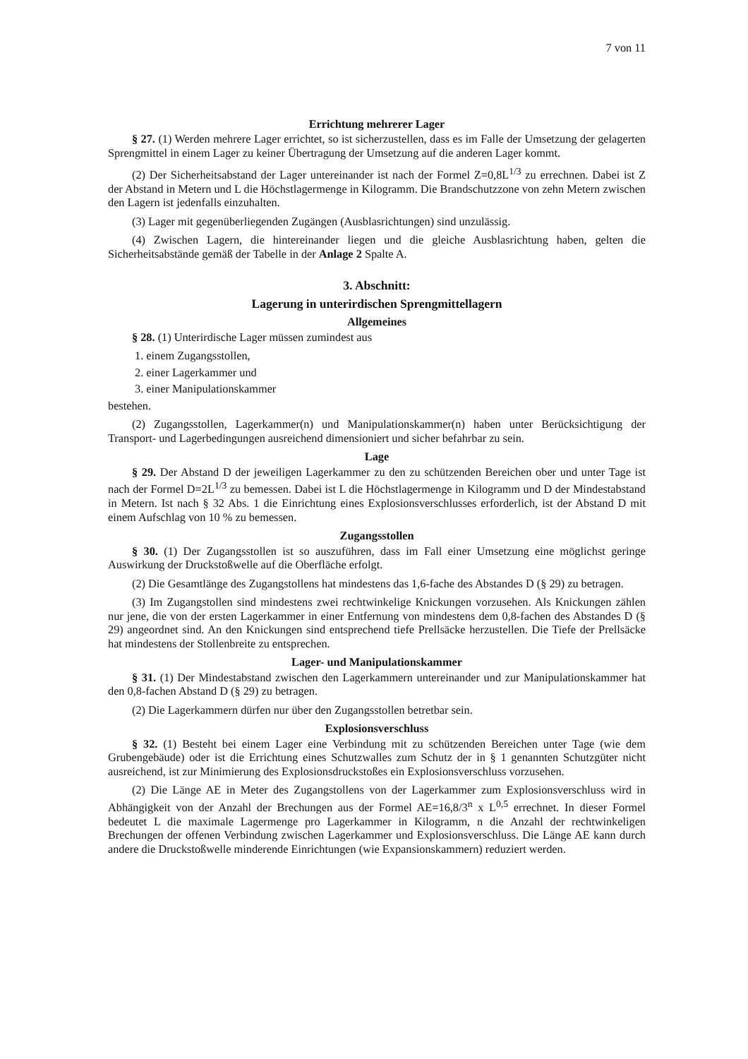7 von 11
Errichtung mehrerer Lager
§ 27. (1) Werden mehrere Lager errichtet, so ist sicherzustellen, dass es im Falle der Umsetzung der gelagerten Sprengmittel in einem Lager zu keiner Übertragung der Umsetzung auf die anderen Lager kommt.
(2) Der Sicherheitsabstand der Lager untereinander ist nach der Formel Z=0,8L<sup>1/3</sup> zu errechnen. Dabei ist Z der Abstand in Metern und L die Höchstlagermenge in Kilogramm. Die Brandschutzzone von zehn Metern zwischen den Lagern ist jedenfalls einzuhalten.
(3) Lager mit gegenüberliegenden Zugängen (Ausblasrichtungen) sind unzulässig.
(4) Zwischen Lagern, die hintereinander liegen und die gleiche Ausblasrichtung haben, gelten die Sicherheitsabstände gemäß der Tabelle in der Anlage 2 Spalte A.
3. Abschnitt:
Lagerung in unterirdischen Sprengmittellagern
Allgemeines
§ 28. (1) Unterirdische Lager müssen zumindest aus
1. einem Zugangsstollen,
2. einer Lagerkammer und
3. einer Manipulationskammer
bestehen.
(2) Zugangsstollen, Lagerkammer(n) und Manipulationskammer(n) haben unter Berücksichtigung der Transport- und Lagerbedingungen ausreichend dimensioniert und sicher befahrbar zu sein.
Lage
§ 29. Der Abstand D der jeweiligen Lagerkammer zu den zu schützenden Bereichen ober und unter Tage ist nach der Formel D=2L<sup>1/3</sup> zu bemessen. Dabei ist L die Höchstlagermenge in Kilogramm und D der Mindestabstand in Metern. Ist nach § 32 Abs. 1 die Einrichtung eines Explosionsverschlusses erforderlich, ist der Abstand D mit einem Aufschlag von 10 % zu bemessen.
Zugangsstollen
§ 30. (1) Der Zugangsstollen ist so auszuführen, dass im Fall einer Umsetzung eine möglichst geringe Auswirkung der Druckstoßwelle auf die Oberfläche erfolgt.
(2) Die Gesamtlänge des Zugangstollens hat mindestens das 1,6-fache des Abstandes D (§ 29) zu betragen.
(3) Im Zugangstollen sind mindestens zwei rechtwinkelige Knickungen vorzusehen. Als Knickungen zählen nur jene, die von der ersten Lagerkammer in einer Entfernung von mindestens dem 0,8-fachen des Abstandes D (§ 29) angeordnet sind. An den Knickungen sind entsprechend tiefe Prellsäcke herzustellen. Die Tiefe der Prellsäcke hat mindestens der Stollenbreite zu entsprechen.
Lager- und Manipulationskammer
§ 31. (1) Der Mindestabstand zwischen den Lagerkammern untereinander und zur Manipulationskammer hat den 0,8-fachen Abstand D (§ 29) zu betragen.
(2) Die Lagerkammern dürfen nur über den Zugangsstollen betretbar sein.
Explosionsverschluss
§ 32. (1) Besteht bei einem Lager eine Verbindung mit zu schützenden Bereichen unter Tage (wie dem Grubengebäude) oder ist die Errichtung eines Schutzwalles zum Schutz der in § 1 genannten Schutzgüter nicht ausreichend, ist zur Minimierung des Explosionsdruckstoßes ein Explosionsverschluss vorzusehen.
(2) Die Länge AE in Meter des Zugangstollens von der Lagerkammer zum Explosionsverschluss wird in Abhängigkeit von der Anzahl der Brechungen aus der Formel AE=16,8/3<sup>n</sup> x L<sup>0,5</sup> errechnet. In dieser Formel bedeutet L die maximale Lagermenge pro Lagerkammer in Kilogramm, n die Anzahl der rechtwinkeligen Brechungen der offenen Verbindung zwischen Lagerkammer und Explosionsverschluss. Die Länge AE kann durch andere die Druckstoßwelle minderende Einrichtungen (wie Expansionskammern) reduziert werden.